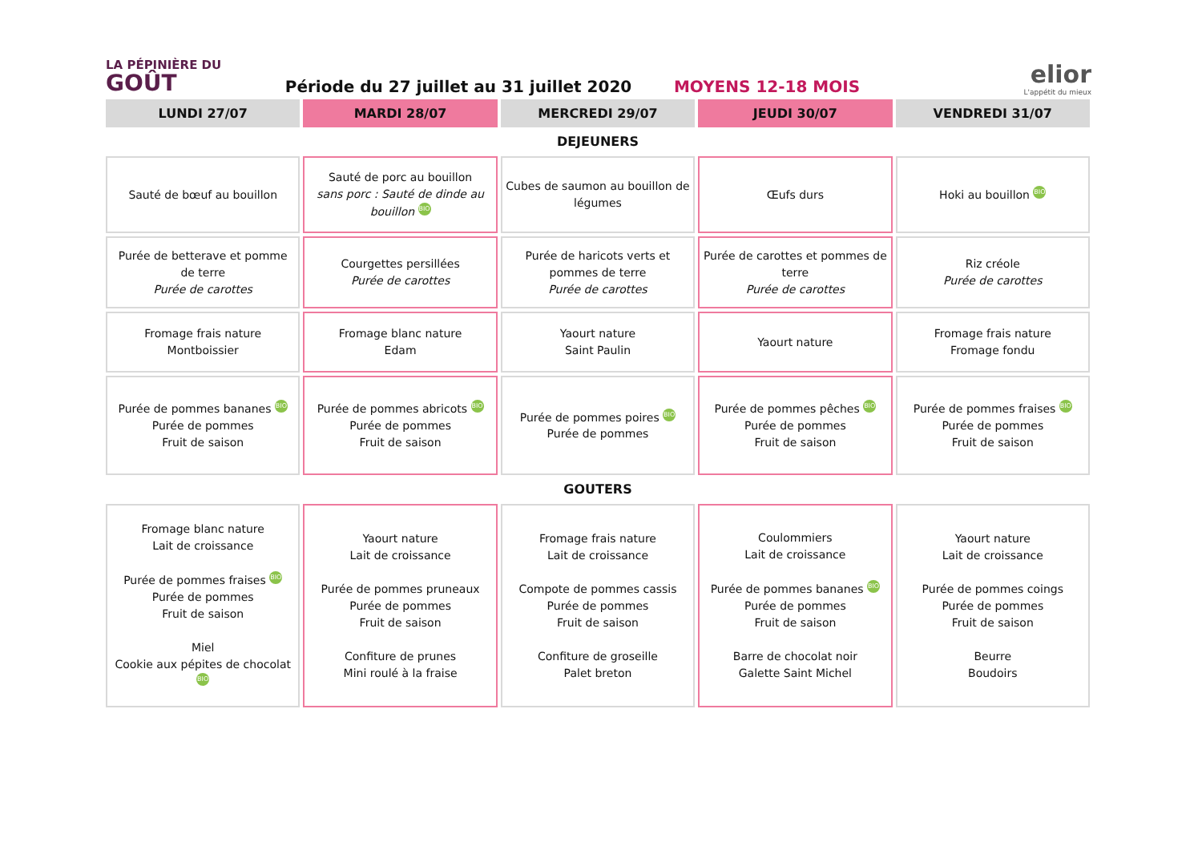LA PÉPINIÈRE DU
GOÛT
Période du 27 juillet au 31 juillet 2020
MOYENS 12-18 MOIS
elior
L'appétit du mieux
| LUNDI 27/07 | MARDI 28/07 | MERCREDI 29/07 | JEUDI 30/07 | VENDREDI 31/07 |
| --- | --- | --- | --- | --- |
| DEJEUNERS | | | | |
| Sauté de bœuf au bouillon | Sauté de porc au bouillon sans porc : Sauté de dinde au bouillon BIO | Cubes de saumon au bouillon de légumes | Œufs durs | Hoki au bouillon BIO |
| Purée de betterave et pomme de terre Purée de carottes | Courgettes persillées Purée de carottes | Purée de haricots verts et pommes de terre Purée de carottes | Purée de carottes et pommes de terre Purée de carottes | Riz créole Purée de carottes |
| Fromage frais nature Montboissier | Fromage blanc nature Edam | Yaourt nature Saint Paulin | Yaourt nature | Fromage frais nature Fromage fondu |
| Purée de pommes bananes BIO Purée de pommes Fruit de saison | Purée de pommes abricots BIO Purée de pommes Fruit de saison | Purée de pommes poires BIO Purée de pommes | Purée de pommes pêches BIO Purée de pommes Fruit de saison | Purée de pommes fraises BIO Purée de pommes Fruit de saison |
| GOUTERS | | | | |
| Fromage blanc nature Lait de croissance Purée de pommes fraises BIO Purée de pommes Fruit de saison Miel Cookie aux pépites de chocolat BIO | Yaourt nature Lait de croissance Purée de pommes pruneaux Purée de pommes Fruit de saison Confiture de prunes Mini roulé à la fraise | Fromage frais nature Lait de croissance Compote de pommes cassis Purée de pommes Fruit de saison Confiture de groseille Palet breton | Coulommiers Lait de croissance Purée de pommes bananes BIO Purée de pommes Fruit de saison Barre de chocolat noir Galette Saint Michel | Yaourt nature Lait de croissance Purée de pommes coings Purée de pommes Fruit de saison Beurre Boudoirs |